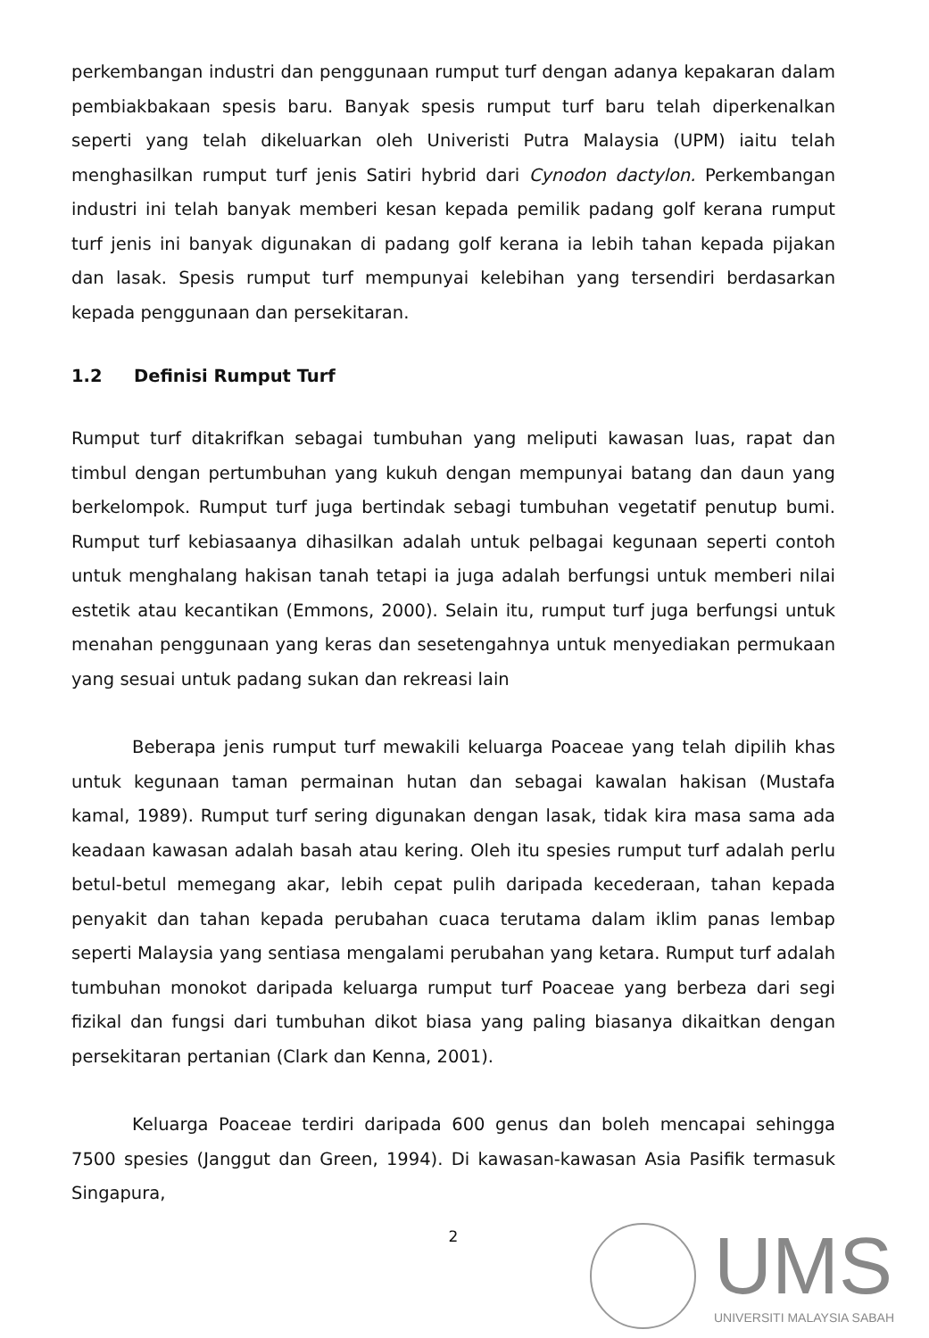perkembangan industri dan penggunaan rumput turf dengan adanya kepakaran dalam pembiakbakaan spesis baru. Banyak spesis rumput turf baru telah diperkenalkan seperti yang telah dikeluarkan oleh Univeristi Putra Malaysia (UPM) iaitu telah menghasilkan rumput turf jenis Satiri hybrid dari Cynodon dactylon. Perkembangan industri ini telah banyak memberi kesan kepada pemilik padang golf kerana rumput turf jenis ini banyak digunakan di padang golf kerana ia lebih tahan kepada pijakan dan lasak. Spesis rumput turf mempunyai kelebihan yang tersendiri berdasarkan kepada penggunaan dan persekitaran.
1.2 Definisi Rumput Turf
Rumput turf ditakrifkan sebagai tumbuhan yang meliputi kawasan luas, rapat dan timbul dengan pertumbuhan yang kukuh dengan mempunyai batang dan daun yang berkelompok. Rumput turf juga bertindak sebagi tumbuhan vegetatif penutup bumi. Rumput turf kebiasaanya dihasilkan adalah untuk pelbagai kegunaan seperti contoh untuk menghalang hakisan tanah tetapi ia juga adalah berfungsi untuk memberi nilai estetik atau kecantikan (Emmons, 2000). Selain itu, rumput turf juga berfungsi untuk menahan penggunaan yang keras dan sesetengahnya untuk menyediakan permukaan yang sesuai untuk padang sukan dan rekreasi lain
Beberapa jenis rumput turf mewakili keluarga Poaceae yang telah dipilih khas untuk kegunaan taman permainan hutan dan sebagai kawalan hakisan (Mustafa kamal, 1989). Rumput turf sering digunakan dengan lasak, tidak kira masa sama ada keadaan kawasan adalah basah atau kering. Oleh itu spesies rumput turf adalah perlu betul-betul memegang akar, lebih cepat pulih daripada kecederaan, tahan kepada penyakit dan tahan kepada perubahan cuaca terutama dalam iklim panas lembap seperti Malaysia yang sentiasa mengalami perubahan yang ketara. Rumput turf adalah tumbuhan monokot daripada keluarga rumput turf Poaceae yang berbeza dari segi fizikal dan fungsi dari tumbuhan dikot biasa yang paling biasanya dikaitkan dengan persekitaran pertanian (Clark dan Kenna, 2001).
Keluarga Poaceae terdiri daripada 600 genus dan boleh mencapai sehingga 7500 spesies (Janggut dan Green, 1994). Di kawasan-kawasan Asia Pasifik termasuk Singapura,
2
UMS
UNIVERSITI MALAYSIA SABAH